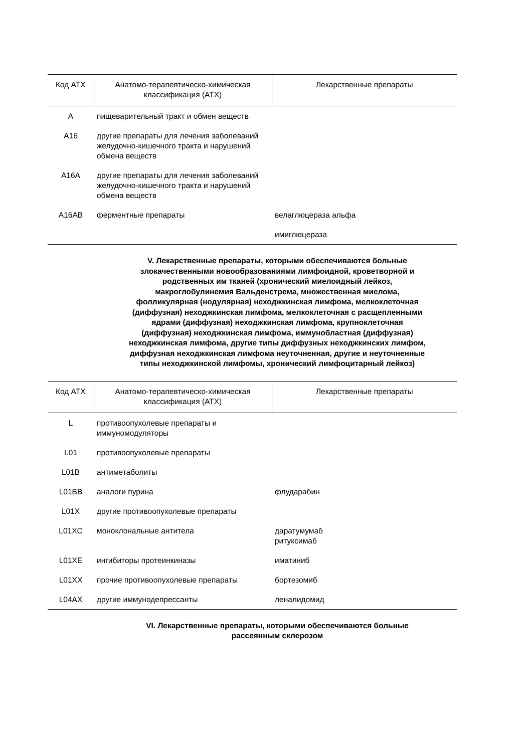| Код АТХ | Анатомо-терапевтическо-химическая классификация (АТХ) | Лекарственные препараты |
| --- | --- | --- |
| A | пищеварительный тракт и обмен веществ | |
| A16 | другие препараты для лечения заболеваний желудочно-кишечного тракта и нарушений обмена веществ | |
| A16A | другие препараты для лечения заболеваний желудочно-кишечного тракта и нарушений обмена веществ | |
| A16AB | ферментные препараты | велаглюцераза альфа |
| | | имиглюцераза |
V. Лекарственные препараты, которыми обеспечиваются больные злокачественными новообразованиями лимфоидной, кроветворной и родственных им тканей (хронический миелоидный лейкоз, макроглобулинемия Вальденстрема, множественная миелома, фолликулярная (нодулярная) неходжкинская лимфома, мелкоклеточная (диффузная) неходжкинская лимфома, мелкоклеточная с расщепленными ядрами (диффузная) неходжкинская лимфома, крупноклеточная (диффузная) неходжкинская лимфома, иммунобластная (диффузная) неходжкинская лимфома, другие типы диффузных неходжкинских лимфом, диффузная неходжкинская лимфома неуточненная, другие и неуточненные типы неходжкинской лимфомы, хронический лимфоцитарный лейкоз)
| Код АТХ | Анатомо-терапевтическо-химическая классификация (АТХ) | Лекарственные препараты |
| --- | --- | --- |
| L | противоопухолевые препараты и иммуномодуляторы | |
| L01 | противоопухолевые препараты | |
| L01B | антиметаболиты | |
| L01BB | аналоги пурина | флударабин |
| L01X | другие противоопухолевые препараты | |
| L01XC | моноклональные антитела | даратумумаб ритуксимаб |
| L01XE | ингибиторы протеинкиназы | иматиниб |
| L01XX | прочие противоопухолевые препараты | бортезомиб |
| L04AX | другие иммунодепрессанты | леналидомид |
VI. Лекарственные препараты, которыми обеспечиваются больные рассеянным склерозом